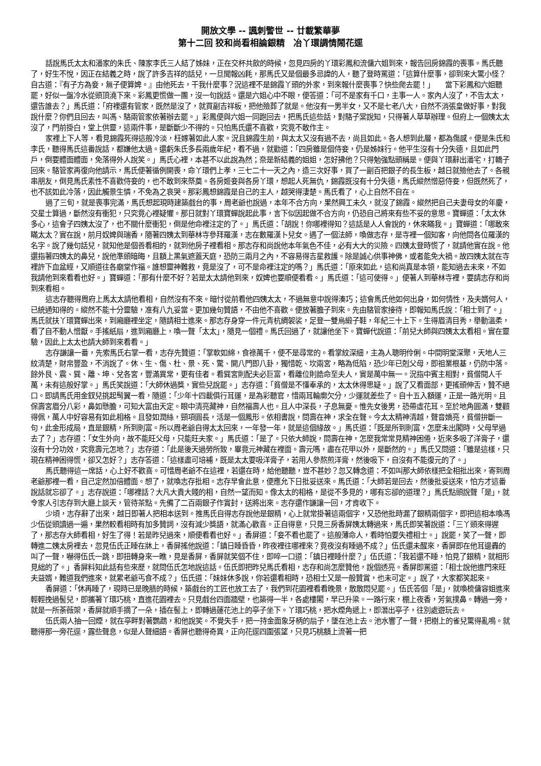開放文學 -- 諷刺警世 -- 廿載繁華夢
第十二回 狡和尚看相論銀精　冶丫環調情鬧花逕
話說馬氏太太和潘家的朱氏、陳家李氏三人結了姊妹，正在交杯共飲的時候，忽見四房的丫環彩鳳和流傭六姐到來，報告回房錦霞的喪事。馬氏聽了，好生不悅，因正在結義之時，說了許多吉祥的話兒，一旦聞報凶耗，那馬氏又是個最多忌諱的人，聽了登時罵道：「這算什麼事，卻到來大驚小怪？自古道：『有子方為妾，無子便算婢。』由他死去，干我什麼事？況這裡不是錦霞丫頭的外家，到來報什麼喪事？快些爬去罷！」　　當下彩鳳和六姐聽罷，好似一盤冷水從頭頂澆下來。彩鳳更慌做一團，沒一句說話。還是六姐心中不眼，便答道：「可不是家有千口，主事一人。家內人沒了，不告太太，還告誰去？」馬氏道：「府裡還有管家，既然是沒了，就買副吉祥板，把他殮葬了就是。他沒有一男半女，又不是七老八大，自然不消張皇做好事，對我說什麼？你們且回去，叫馮、駱兩管家依著辦去罷。」彩鳳便與六姐一同跑回去，把馬氏這些話，對駱子棠說知，只得著人草草辦理。但府上一個姨太太沒了，門前掛白，堂上供靈，這兩件事，是斷斷少不得的。只怕馬氏還不喜歡，究竟不敢作主。
家裡上下人等，看見錦霞死得這般冷淡，枉嫁著如此人家。況且錦霞生前，與太太又沒有過不去，尚且如此。各人想到此層，都為傷感。便是朱氏和李氏，聽得馬氏這番說話，都嫌他太過。還虧朱氏多長兩歲年紀，看不過，就勸道：「四房雖是個侍妾，仍是姊妹行。他平生沒有十分失德，且如此門戶，倒要體面體面，免落得外人說笑。」馬氏心裡，本甚不以此說為然；奈是新結義的姐姐，怎好拂他？只得勉強點頭稱是。便與丫環辭出潘宅，打轎子回來。駱管家再復向他請示，馬氏便著循例開喪，命丫環們上孝，三七二十一天之內，造三次好事，買了一副百把銀子的長生板，越日就殮他去了。各親串朋友，倒見馬氏素性不喜歡侍妾的，也不敢到來祭奠。各房姬妾與各房丫環，想起人死無仇，錦霞既沒有十分失德，馬氏縱然憎惡侍妾，但既然死了，也不該如此冷落，因此觸景生憐，不免為之哀哭。那彩鳳想錦霞是自己的主人，越哭得淒楚。馬氏看了，心上自然不自在。
過了三旬，就是喪事完滿，馬氏想起現時建築戲台的事，周老爺也說過，本年不合方向，果然興工未久，就沒了錦霞。縱然把自己夫妻母女的年慶，交星士算過，斷然沒有衝犯，只究竟心裡疑懼。那日就對丫環寶蟬說起此事，言下似因起做不合方向，仍恐自己將來有些不妥的意思。寶蟬道：「太太休多心，這會子四姨太沒了，也不關什麼衝犯，倒是他命裡注定的了。」馬氏道：「胡說！你哪裡得知？這話是人人會說的，休來瞞我。」寶蟬道：「哪敢來瞞太太？實在說，前月奴婢與瑞香，隨著四姨太到華林寺參拜羅漢，志在數羅漢卜兒女。遇了一個法師，喚做志存，是寺裡一個知客，向他問各位羅漢的名字。說了幾句話兒，就知他是個善看相的，就到他房子裡看相。那志存和尚說他本年氣色不佳，必有大大的災險。四姨太登時慌了，就請他實在說。他還指著四姨太的鼻兒，說他準頭暗晦，且額上黑氣遮蓋天庭，恐防三兩月之內，不容易得吉星救護。除是誠心供事神佛，或者能免大禍。故四姨太就在寺裡許下血盆經，又順道往各廟堂作福。誰想靈神難救，竟是沒了，可不是命裡注定的嗎？」馬氏道：「原來如此，這和尚真是本領，能知過去未來，不如我請他到來看看也好。」寶蟬道：「那有什麼不好？若是太太請他到來，奴婢也要順便看看。」馬氏道：「這可使得。」便著人到華林寺裡，要請志存和尚到來看相。
這志存聽得周府上馬太太請他看相，自然沒有不來。暗忖從前看他四姨太太，不過無意中說得湊巧；這會馬氏他如何出身，如何情性，及夫婿何人，已統通知得的。縱然不能十分靈驗，准有八九妥當。更加幾句贊語，不由他不喜歡。便放著膽子到來。先由駱管家接待，即報知馬氏說：「相士到了。」馬氏就扶丫環寶蟬出來，到廂廳裡坐定，隨請相士進來。那志存身穿一件元青杭綢袈裟，足登一雙烏緞子鞋，年紀三十上下。生得眉清目秀，舉動溫柔，看了自不動人憎厭。手搖紙扇，進到廂廳上，喚一聲「太太」，隨見一個禮。馬氏回過了，就讓他坐下。寶蟬代說道：「前兒大師與四姨太太看相。實在靈驗，因此上太太也請大師到來看看。」
志存謙讓一番，先索馬氏右掌一看，志存先贊道：「掌軟如綿，食祿萬千，便不是尋常的。看掌紋深細，主為人聰明伶俐。中間明堂深聚，天地人三紋清楚，財帛豐盈，不消說了。休、生、傷、杜、景、死、驚、開八門即八卦，獨惜乾、坎兩宮，略為低陷，恐少年已剋父母，即祖業根基，仍防中落。餘外艮、震、巽、離、坤、兌各宮，豐滿異常，更有佳者。看巽宮則配夫必巨富，看離位則誥命至夫人，實是萬中無一。況指中賓主相對，貧僧閱人千萬，未有這般好掌。」馬氏笑說道：「大師休過獎，實些兒說罷。」志存道：「貧僧是不懂奉承的，太太休得思疑。」說了又看面部，更搖頭伸舌，贊不絕口。即請馬氏用金釵兒挑起髩翼一看，隨道：「少年十四載俱行耳運，是為彩聽官，惜兩耳輪廓欠分，少運就差些了。自十五入額運，正是一路光明。且保壽宮眉分八彩，鼻如懸膽，可知大富由天定。眼中清亮藏神，自然福壽人也。且人中深長，子息無憂。惟先女後男，恐帶虛花耳。至於地角圓滿，雙顴得佩，萬人中好容易有如此相格。且發如潤絲，頸項圓長，活是一個鳳形。依相書說，問壽在神，求全在聲。今太太精神清越，聲音嬌亮，貧僧拚斷一句，此金形成局，直是銀精，所到則富。所以周老爺自得太太回來，一年發一年，就是這個緣故。」馬氏道：「既是所到則富，怎麼未出閣時，父母早過去了？」志存道：「女生外向，故不能旺父母，只能旺夫家。」馬氏道：「是了。只依大師說，問壽在神，怎麼我常常見精神困倦，近來多吸了洋膏子，還沒有十分功效，究竟壽元怎地？」志存道：「此是後天過勞所致，畢竟元神藏在裡面。壽元嗎，盡在花甲以外，是斷然的。」馬氏又問道：「雖是這樣，只現在精神困得慌，卻又怎好？」志存答道：「這樣盡可培補，既是太太要吸洋膏子，若用人參熬煎洋膏，然後吸下，自沒有不能復元的了。」
馬氏聽得這一席話，心上好不歡喜。可惜周老爺不在這裡，若還在時，給他聽聽，豈不甚妙？忽又轉念道：不如叫那大師依樣把全相批出來，寄到周老爺那裡一看，自己定然加倍體面。想了，就喚志存批相。志存早會此意，便應允下日批妥送來。馬氏道：「大師若是回去，然後批妥送來，怕方才這番說話就忘卻了。」志存說道：「哪裡話？大凡大貴大賤的相，自然一望而知。像太太的相格，是從不多見的，哪有忘卻的道理？」馬氏點頭說聲「是」，就令家人引志存到大廳上談天，管待茶點。先備了二百兩銀子作賞封，送將出來。志存還作謙讓一回，才肯收下。
少頃，志存辭了出來，越日即著人把相本送到。推馬氏自得志存說他是銀精，心上就常掛著這兩個字，又恐他批時漏了銀精兩個字，即把這相本喚馮少伍從頭讀過一遍，果然較看相時有加多贊詞，沒有減少獎語，就滿心歡喜。正自得意，只見三房香屏姨太轉過來，馬氏即笑著說道：「三丫頭來得遲了，那志存大師看相，好生了得！若是昨兒過來，順便看看也好。」香屏道：「妾不看也罷了。這般薄命人，看時怕要失禮相士。」說罷，笑了一聲，即轉進二姨太房裡去，忽見伍氏正睡在牀上，香屏搖他說道：「鎮日睡昏昏，昨夜裡往哪裡來？竟夜沒有睡過不成？」伍氏還未醒來，香屏即在他耳邊轟的叫了一聲，嚇得伍氏一跳，即扭轉身來一瞧，見是香屏，香屏就笑個不住，即啐一口道：「鎮日裡睡什麼？」伍氏道：「我若還不睡，怕見了銀精，就相形見絀的了。」香屏料知此話有些來歷，就問伍氏怎地說這話。伍氏即把昨兒馬氏看相，志存和尚怎麼贊他，說個透亮。香屏即罵道：「相士說他進門來旺夫益婿，難道我們進來，就累老爺丐食不成？」伍氏道：「妹妹休多說，你若還看相時，恐相士又是一般贊賞，也未可定。」說了，大家都笑起來。
香屏道：「休再睡了，現時已是晚膳的時候，築戲台的工匠也放工去了，我們到花園裡看看晚景，散散悶兒罷。」伍氏答個「是」，就喚梳傭容姐進來輕輕挽過髻兒，即攜著丫環巧桃，直進花園裡去。只見戲台四面牆壁，也築得一半，各處樓閣，早已升梁。一路行來，棚上夜香，芳氣撲鼻。轉過一旁，就是一所荼薇架，香屏就順手摘了一朵，插在髻上，即轉過蓮花池上的亭子坐下。丫環巧桃，把水煙角遞上，即潛出亭子，往別處遊玩去。
伍氏兩人抽一回煙，就在亭畔對著鸚鵡，和他說笑。不覺失手，把一持金面象牙柄的扇子，墜在池上去。池水響了一聲，把樹上的雀兒驚得亂鳴。就聽得那一旁花逕，露些聲息，似是人聲細語。香屏也聽得奇異，正向花逕四圍張望，只見巧桃額上流著一把